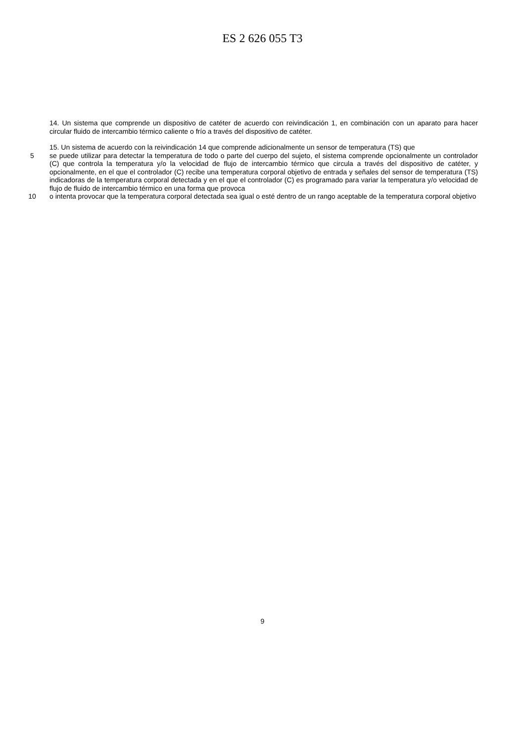ES 2 626 055 T3
14. Un sistema que comprende un dispositivo de catéter de acuerdo con reivindicación 1, en combinación con un aparato para hacer circular fluido de intercambio térmico caliente o frío a través del dispositivo de catéter.
15. Un sistema de acuerdo con la reivindicación 14 que comprende adicionalmente un sensor de temperatura (TS) que
5 se puede utilizar para detectar la temperatura de todo o parte del cuerpo del sujeto, el sistema comprende opcionalmente un controlador (C) que controla la temperatura y/o la velocidad de flujo de intercambio térmico que circula a través del dispositivo de catéter, y opcionalmente, en el que el controlador (C) recibe una temperatura corporal objetivo de entrada y señales del sensor de temperatura (TS) indicadoras de la temperatura corporal detectada y en el que el controlador (C) es programado para variar la temperatura y/o velocidad de flujo de fluido de intercambio térmico en una forma que provoca
10 o intenta provocar que la temperatura corporal detectada sea igual o esté dentro de un rango aceptable de la temperatura corporal objetivo
9